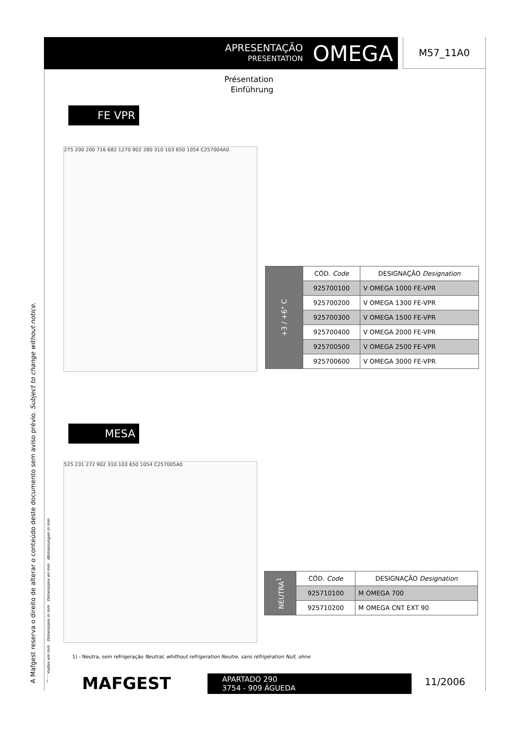A Mafgest reserva o direito de alterar o conteúdo deste documento sem aviso prévio. Subject to change without notice. Dimensões em mm Dimensions in mm Dimensions en mm Abmessungen in mm
APRESENTAÇÃO
PRESENTATION
OMEGA
M57_11A0
Présentation
Einführung
FE VPR
275 200 200 716 682 1270 902 280 310 103 650 1054 C257004A0
| +3 / +6° C | CÓD. Code | DESIGNAÇÃO Designation |
| | 925700100 | V OMEGA 1000 FE-VPR |
| | 925700200 | V OMEGA 1300 FE-VPR |
| | 925700300 | V OMEGA 1500 FE-VPR |
| | 925700400 | V OMEGA 2000 FE-VPR |
| | 925700500 | V OMEGA 2500 FE-VPR |
| | 925700600 | V OMEGA 3000 FE-VPR |
MESA
525 231 272 902 310 103 650 1054 C257005A0
| NEUTRA<sup>1</sup> | CÓD. Code | DESIGNAÇÃO Designation |
| | 925710100 | M OMEGA 700 |
| | 925710200 | M OMEGA CNT EXT 90 |
1) - Neutra, sem refrigeração Neutral, whithout refrigeration Neutre, sans réfrigération Null, ohne
MAFGEST
APARTADO 290
3754 - 909 ÁGUEDA
11/2006